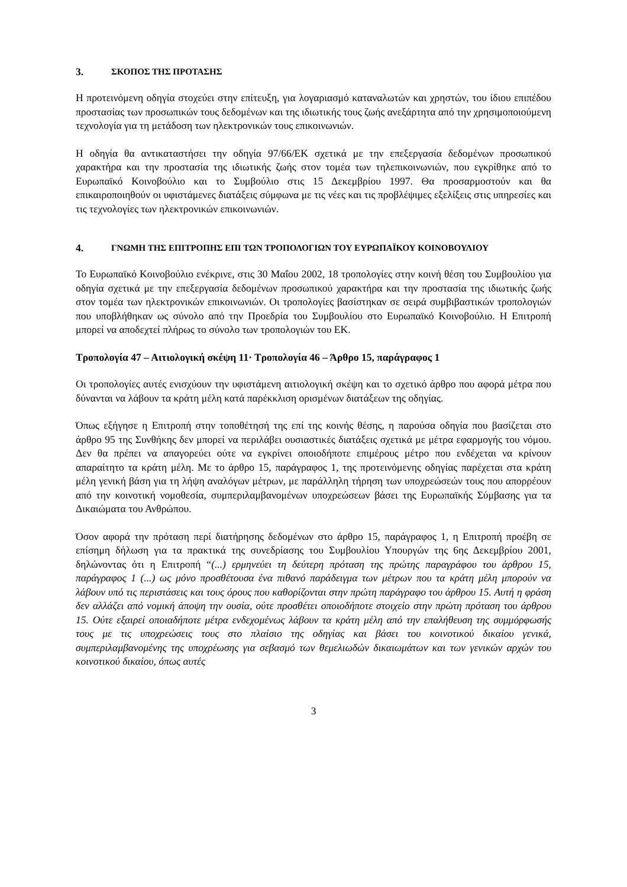3. ΣΚΟΠΟΣ ΤΗΣ ΠΡΟΤΑΣΗΣ
Η προτεινόμενη οδηγία στοχεύει στην επίτευξη, για λογαριασμό καταναλωτών και χρηστών, του ίδιου επιπέδου προστασίας των προσωπικών τους δεδομένων και της ιδιωτικής τους ζωής ανεξάρτητα από την χρησιμοποιούμενη τεχνολογία για τη μετάδοση των ηλεκτρονικών τους επικοινωνιών.
Η οδηγία θα αντικαταστήσει την οδηγία 97/66/ΕΚ σχετικά με την επεξεργασία δεδομένων προσωπικού χαρακτήρα και την προστασία της ιδιωτικής ζωής στον τομέα των τηλεπικοινωνιών, που εγκρίθηκε από το Ευρωπαϊκό Κοινοβούλιο και το Συμβούλιο στις 15 Δεκεμβρίου 1997. Θα προσαρμοστούν και θα επικαιροποιηθούν οι υφιστάμενες διατάξεις σύμφωνα με τις νέες και τις προβλέψιμες εξελίξεις στις υπηρεσίες και τις τεχνολογίες των ηλεκτρονικών επικοινωνιών.
4. ΓΝΩΜΗ ΤΗΣ ΕΠΙΤΡΟΠΗΣ ΕΠΙ ΤΩΝ ΤΡΟΠΟΛΟΓΙΩΝ ΤΟΥ ΕΥΡΩΠΑΪΚΟΥ ΚΟΙΝΟΒΟΥΛΙΟΥ
Το Ευρωπαϊκό Κοινοβούλιο ενέκρινε, στις 30 Μαΐου 2002, 18 τροπολογίες στην κοινή θέση του Συμβουλίου για οδηγία σχετικά με την επεξεργασία δεδομένων προσωπικού χαρακτήρα και την προστασία της ιδιωτικής ζωής στον τομέα των ηλεκτρονικών επικοινωνιών. Οι τροπολογίες βασίστηκαν σε σειρά συμβιβαστικών τροπολογιών που υποβλήθηκαν ως σύνολο από την Προεδρία του Συμβουλίου στο Ευρωπαϊκό Κοινοβούλιο. Η Επιτροπή μπορεί να αποδεχτεί πλήρως το σύνολο των τροπολογιών του ΕΚ.
Τροπολογία 47 – Αιτιολογική σκέψη 11· Τροπολογία 46 – Άρθρο 15, παράγραφος 1
Οι τροπολογίες αυτές ενισχύουν την υφιστάμενη αιτιολογική σκέψη και το σχετικό άρθρο που αφορά μέτρα που δύνανται να λάβουν τα κράτη μέλη κατά παρέκκλιση ορισμένων διατάξεων της οδηγίας.
Όπως εξήγησε η Επιτροπή στην τοποθέτησή της επί της κοινής θέσης, η παρούσα οδηγία που βασίζεται στο άρθρο 95 της Συνθήκης δεν μπορεί να περιλάβει ουσιαστικές διατάξεις σχετικά με μέτρα εφαρμογής του νόμου. Δεν θα πρέπει να απαγορεύει ούτε να εγκρίνει οποιοδήποτε επιμέρους μέτρο που ενδέχεται να κρίνουν απαραίτητο τα κράτη μέλη. Με το άρθρο 15, παράγραφος 1, της προτεινόμενης οδηγίας παρέχεται στα κράτη μέλη γενική βάση για τη λήψη αναλόγων μέτρων, με παράλληλη τήρηση των υποχρεώσεών τους που απορρέουν από την κοινοτική νομοθεσία, συμπεριλαμβανομένων υποχρεώσεων βάσει της Ευρωπαϊκής Σύμβασης για τα Δικαιώματα του Ανθρώπου.
Όσον αφορά την πρόταση περί διατήρησης δεδομένων στο άρθρο 15, παράγραφος 1, η Επιτροπή προέβη σε επίσημη δήλωση για τα πρακτικά της συνεδρίασης του Συμβουλίου Υπουργών της 6ης Δεκεμβρίου 2001, δηλώνοντας ότι η Επιτροπή “(...) ερμηνεύει τη δεύτερη πρόταση της πρώτης παραγράφου του άρθρου 15, παράγραφος 1 (...) ως μόνο προσθέτουσα ένα πιθανό παράδειγμα των μέτρων που τα κράτη μέλη μπορούν να λάβουν υπό τις περιστάσεις και τους όρους που καθορίζονται στην πρώτη παράγραφο του άρθρου 15. Αυτή η φράση δεν αλλάζει από νομική άποψη την ουσία, ούτε προσθέτει οποιοδήποτε στοιχείο στην πρώτη πρόταση του άρθρου 15. Ούτε εξαιρεί οποιαδήποτε μέτρα ενδεχομένως λάβουν τα κράτη μέλη από την επαλήθευση της συμμόρφωσής τους με τις υποχρεώσεις τους στο πλαίσιο της οδηγίας και βάσει του κοινοτικού δικαίου γενικά, συμπεριλαμβανομένης της υποχρέωσης για σεβασμό των θεμελιωδών δικαιωμάτων και των γενικών αρχών του κοινοτικού δικαίου, όπως αυτές
3